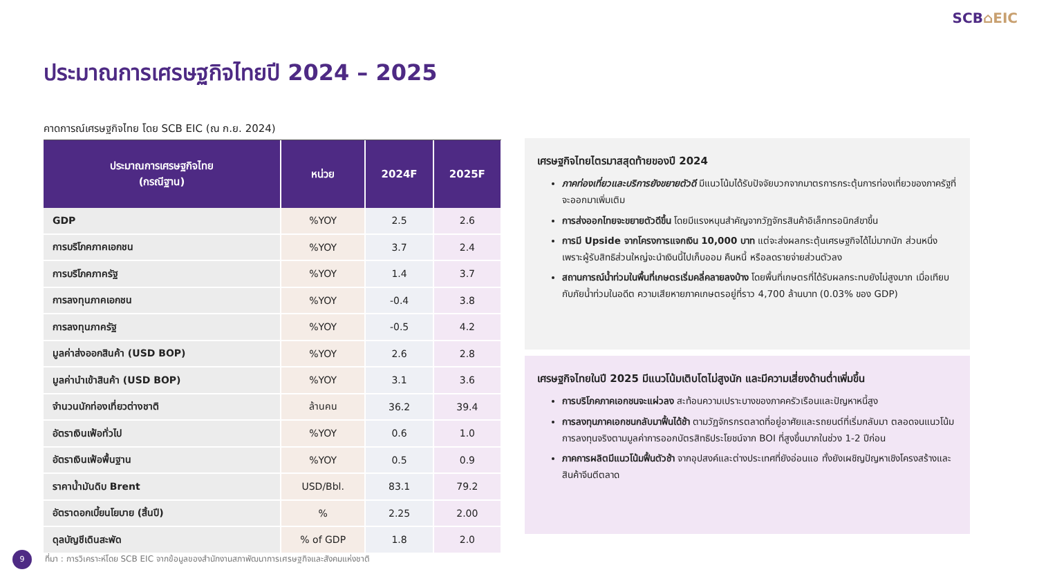SCB⌂EIC
ประมาณการเศรษฐกิจไทยปี 2024 – 2025
คาดการณ์เศรษฐกิจไทย โดย SCB EIC (ณ ก.ย. 2024)
| ประมาณการเศรษฐกิจไทย (กรณีฐาน) | หน่วย | 2024F | 2025F |
| --- | --- | --- | --- |
| GDP | %YOY | 2.5 | 2.6 |
| การบริโภคภาคเอกชน | %YOY | 3.7 | 2.4 |
| การบริโภคภาครัฐ | %YOY | 1.4 | 3.7 |
| การลงทุนภาคเอกชน | %YOY | -0.4 | 3.8 |
| การลงทุนภาครัฐ | %YOY | -0.5 | 4.2 |
| มูลค่าส่งออกสินค้า (USD BOP) | %YOY | 2.6 | 2.8 |
| มูลค่านำเข้าสินค้า (USD BOP) | %YOY | 3.1 | 3.6 |
| จำนวนนักท่องเที่ยวต่างชาติ | ล้านคน | 36.2 | 39.4 |
| อัตราเงินเฟ้อทั่วไป | %YOY | 0.6 | 1.0 |
| อัตราเงินเฟ้อพื้นฐาน | %YOY | 0.5 | 0.9 |
| ราคาน้ำมันดิบ Brent | USD/Bbl. | 83.1 | 79.2 |
| อัตราดอกเบี้ยนโยบาย (สิ้นปี) | % | 2.25 | 2.00 |
| ดุลบัญชีเดินสะพัด | % of GDP | 1.8 | 2.0 |
เศรษฐกิจไทยไตรมาสสุดท้ายของปี 2024
ภาคท่องเที่ยวและบริการยังขยายตัวดี มีแนวโน้มได้รับปัจจัยบวกจากมาตรการกระตุ้นการท่องเที่ยวของภาครัฐที่จะออกมาเพิ่มเติม
การส่งออกไทยจะขยายตัวดีขึ้น โดยมีแรงหนุนสำคัญจากวัฏจักรสินค้าอิเล็กทรอนิกส์ขาขึ้น
การมี Upside จากโครงการแจกเงิน 10,000 บาท แต่จะส่งผลกระตุ้นเศรษฐกิจได้ไม่มากนัก ส่วนหนึ่งเพราะผู้รับสิทธิส่วนใหญ่จะนำเงินนี้ไปเก็บออม คืนหนี้ หรือลดรายจ่ายส่วนตัวลง
สถานการณ์น้ำท่วมในพื้นที่เกษตรเริ่มคลี่คลายลงบ้าง โดยพื้นที่เกษตรที่ได้รับผลกระทบยังไม่สูงมาก เมื่อเทียบกับภัยน้ำท่วมในอดีต ความเสียหายภาคเกษตรอยู่ที่ราว 4,700 ล้านบาท (0.03% ของ GDP)
เศรษฐกิจไทยในปี 2025 มีแนวโน้มเติบโตไม่สูงนัก และมีความเสี่ยงด้านต่ำเพิ่มขึ้น
การบริโภคภาคเอกชนจะแผ่วลง สะท้อนความเปราะบางของภาคครัวเรือนและปัญหาหนี้สูง
การลงทุนภาคเอกชนกลับมาฟื้นได้ช้า ตามวัฏจักรกรตลาดที่อยู่อาศัยและรถยนต์ที่เริ่มกลับมา ตลอดจนแนวโน้มการลงทุนจริงตามมูลค่าการออกบัตรสิทธิประโยชน์จาก BOI ที่สูงขึ้นมากในช่วง 1-2 ปีก่อน
ภาคการผลิตมีแนวโน้มฟื้นตัวช้า จากอุปสงค์และต่างประเทศที่ยังอ่อนแอ ทั้งยังเผชิญปัญหาเชิงโครงสร้างและสินค้าจีนตีตลาด
9
ที่มา : การวิเคราะห์โดย SCB EIC จากข้อมูลของสำนักงานสภาพัฒนาการเศรษฐกิจและสังคมแห่งชาติ